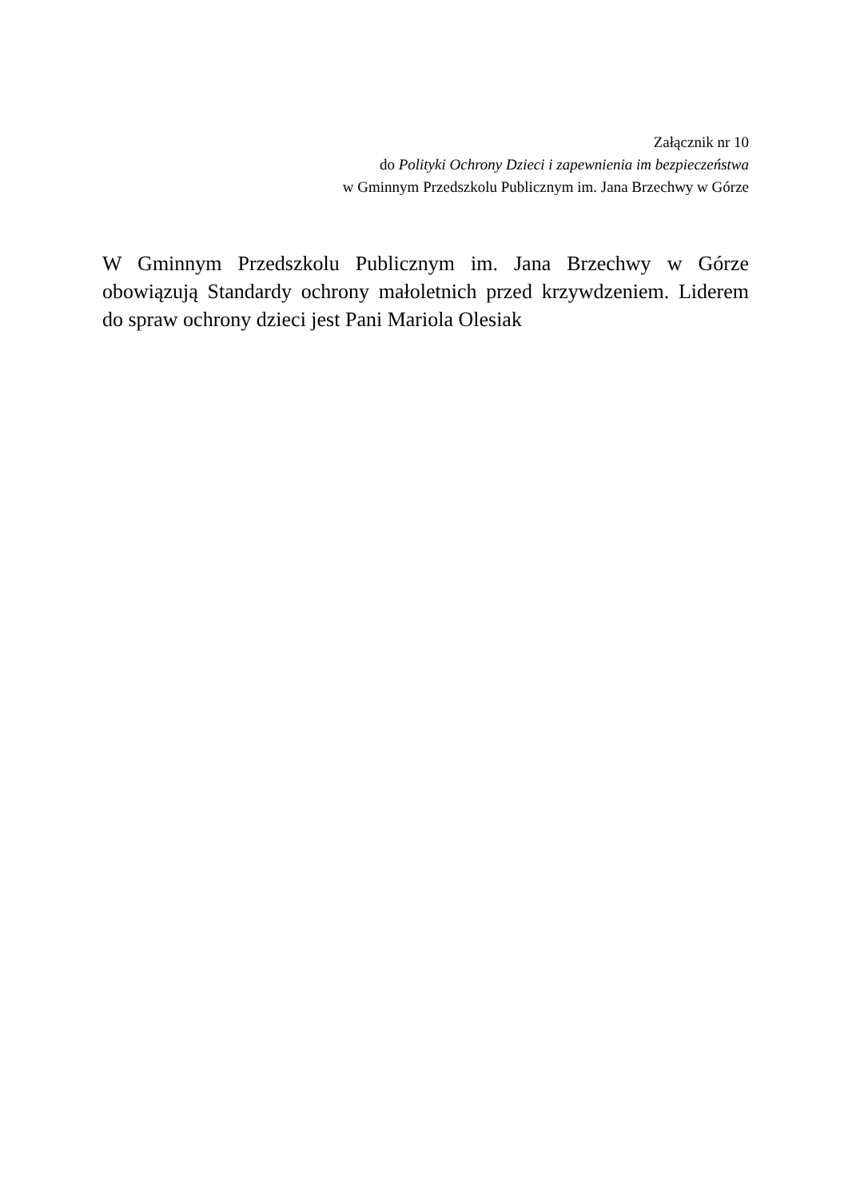Załącznik nr 10
do Polityki Ochrony Dzieci i zapewnienia im bezpieczeństwa
w Gminnym Przedszkolu Publicznym im. Jana Brzechwy w Górze
W Gminnym Przedszkolu Publicznym im. Jana Brzechwy w Górze obowiązują Standardy ochrony małoletnich przed krzywdzeniem. Liderem do spraw ochrony dzieci jest Pani Mariola Olesiak